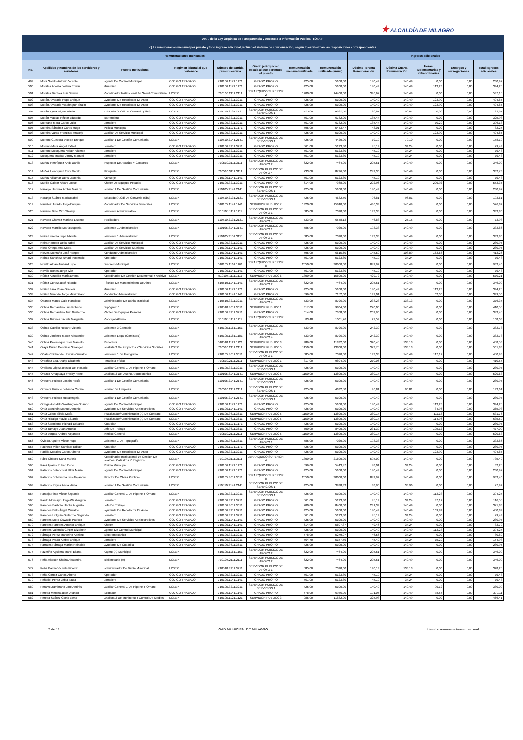★ ALCALDÍA DE MILAGRO
| Art. 7 de la Ley Orgánica de Transparencia y Acceso a la Información Pública - LOTAIP | | | | | | | | | | | | |
| --- | --- | --- | --- | --- | --- | --- | --- | --- | --- | --- | --- | --- |
| c) La remuneración mensual por puesto y todo ingreso adicional, incluso el sistema de compensación, según lo establezcan las disposiciones correspondientes | | | | | | | | | | | | |
| Remuneraciones mensuales | | | | | | | | Ingresos adicionales | | | | |
| No. | Apellidos y nombres de los servidores y servidoras | Puesto Institucional | Regimen laboral al que pertenece | Número de partida presupuestaria | Grado jerárquico o escala al que pertenece el puesto | Remuneración mensual unificada | Remuneración unificada (anual) | Décimo Tercera Remuneración | Décima Cuarta Remuneración | Horas suplementarias y extraordinarias | Encargos y subrogaciones | Total ingresos adicionales |
| 499 | Mora Sotelo Antonio Vicente | Agente De Control Municipal | CODIGO TRABAJO | 710106.1171.1171 | GRADO PROPIO | 425,00 | 5100,00 | 140,49 | 140,49 | 0,00 | 0,00 | 280,97 |
| 500 | Morales Acosta Joshua Edwar | Guardian | CODIGO TRABAJO | 710106.1171.1171 | GRADO PROPIO | 425,00 | 5100,00 | 140,49 | 140,49 | 113,28 | 0,00 | 394,25 |
| 501 | Morales Barzola Luis Steven | Coordinador Institucional De Salud Comunitaria | LOSEP | 710106.2111.2111 | JERARQUICO SUPERIOR 2 | 1200,00 | 14400,00 | 396,67 | 140,49 | 0,00 | 0,00 | 537,15 |
| 502 | Morán Alvarado Hugo Enrique | Ayudante De Recolector De Aseo | CODIGO TRABAJO | 710106.3211.3211 | GRADO PROPIO | 425,00 | 5100,00 | 140,49 | 140,49 | 123,90 | 0,00 | 404,87 |
| 503 | Morán Alvarado Washington Stalin | Ayudante De Recolector De Aseo | CODIGO TRABAJO | 710106.3211.3211 | GRADO PROPIO | 425,00 | 5100,00 | 140,49 | 140,49 | 123,90 | 0,00 | 404,87 |
| 504 | Morán Ayala Digna Mirella | Educador/A Cdi De Convenio (Sbu) | LOSEP | 710510.2131.2131 | SERVIDOR PUBLICO DE SERVICIOS 1 | 425,00 | 4632,50 | 96,81 | 96,81 | 0,00 | 0,00 | 193,61 |
| 505 | Morán Macías Héctor Eduardo | Barrendero | CODIGO TRABAJO | 710106.3211.3211 | GRADO PROPIO | 561,00 | 6732,00 | 185,44 | 140,49 | 0,00 | 0,00 | 325,93 |
| 506 | Moreano Mora Carlos Julio | Jornalero | CODIGO TRABAJO | 710106.3211.3211 | GRADO PROPIO | 561,00 | 6732,00 | 185,44 | 140,49 | 70,20 | 0,00 | 396,13 |
| 507 | Moreira Sánchez Carlos Hugo | Policía Municipal | CODIGO TRABAJO | 710106.1171.1171 | GRADO PROPIO | 596,00 | 5443,47 | 48,01 | 34,24 | 0,00 | 0,00 | 82,25 |
| 508 | Moreira Varas Francisca Aracely | Auxiliar De Servicio Municipal | CODIGO TRABAJO | 710106.3211.3211 | GRADO PROPIO | 425,00 | 5100,00 | 140,49 | 140,49 | 123,90 | 0,00 | 404,87 |
| 509 | Moreno Guevara Vicente Enrique | Auxiliar 1 De Gestión Comunitaria | LOSEP | 710510.2141.2141 | SERVIDOR PUBLICO DE SERVICIOS 1 | 425,00 | 4420,00 | 79,10 | 79,10 | 0,00 | 0,00 | 158,19 |
| 510 | Moreno Mera Ángel Rafael | Jornalero | CODIGO TRABAJO | 710106.3211.3211 | GRADO PROPIO | 561,00 | 5123,80 | 45,19 | 34,24 | 0,00 | 0,00 | 79,43 |
| 511 | Moreno Mosquera Nelson Vicente | Jornalero | CODIGO TRABAJO | 710106.3211.3211 | GRADO PROPIO | 561,00 | 5123,80 | 45,19 | 34,24 | 0,00 | 0,00 | 79,43 |
| 512 | Mosquera Macías Jimmy Manuel | Jornalero | CODIGO TRABAJO | 710106.3211.3211 | GRADO PROPIO | 561,00 | 5123,80 | 45,19 | 34,24 | 0,00 | 0,00 | 79,43 |
| 513 | Muñoz Henríquez Andy Danilo | Inspector De Avalúos Y Catastros | LOSEP | 710510.3111.3111 | SERVIDOR PUBLICO DE APOYO 2 | 622,00 | 7464,00 | 205,61 | 140,49 | 0,00 | 0,00 | 346,09 |
| 514 | Muñoz Henríquez Erick Danilo | Dibujante | LOSEP | 710510.3111.3111 | SERVIDOR PUBLICO DE APOYO 4 | 733,00 | 8796,00 | 242,30 | 140,49 | 0,00 | 0,00 | 382,78 |
| 515 | Muñoz Villamar Doris Lastenia | Conserje | CODIGO TRABAJO | 710106.1141.1141 | GRADO PROPIO | 561,00 | 5123,80 | 45,19 | 34,24 | 0,00 | 0,00 | 79,43 |
| 516 | Murillo Gaibor Álvaro Josué | Chofer De Equipos Pesados | CODIGO TRABAJO | 710106.3211.3211 | GRADO PROPIO | 614,00 | 7368,00 | 202,96 | 140,49 | 209,92 | 0,00 | 553,37 |
| 517 | Naranjo Herrera Ámbar Mariuxi | Auxiliar 1 De Gestión Comunitaria | LOSEP | 710105.2141.2141 | SERVIDOR PUBLICO DE SERVICIOS 1 | 425,00 | 5100,00 | 140,49 | 140,49 | 0,00 | 0,00 | 280,97 |
| 518 | Naranjo Suárez María Isabel | Educador/A Cdi De Convenio (Sbu) | LOSEP | 710510.2131.2131 | SERVIDOR PUBLICO DE SERVICIOS 1 | 425,00 | 4632,50 | 96,81 | 96,81 | 0,00 | 0,00 | 193,61 |
| 519 | Narváez Jurado Jorge Enrique | Coordinador De Servicios Generales | LOSEP | 510105.1141.1141 | SERVIDOR PUBLICO 7 | 1320,00 | 15840,00 | 436,33 | 140,49 | 0,00 | 0,00 | 576,82 |
| 520 | Navarro Brito Ciro Stanley | Asistente Administrativo | LOSEP | 510105.1111.1111 | SERVIDOR PUBLICO DE APOYO 1 | 585,00 | 7020,00 | 193,38 | 140,49 | 0,00 | 0,00 | 333,86 |
| 521 | Navarro Chavez Mariana Lissette | Facilitadora | LOSEP | 710510.2131.2131 | SERVIDOR PUBLICO DE APOYO 4 | 733,00 | 6548,13 | 46,83 | 27,15 | 0,00 | 0,00 | 73,98 |
| 522 | Navarro Martillo María Eugenia | Asistente 1 Administrativo | LOSEP | 710105.3141.3141 | SERVIDOR PUBLICO DE APOYO 1 | 585,00 | 7020,00 | 193,38 | 140,49 | 0,00 | 0,00 | 333,86 |
| 523 | Neira Heredia Lupe Mariela | Asistente 1 Administrativo | LOSEP | 710105.3151.3151 | SERVIDOR PUBLICO DE APOYO 1 | 585,00 | 7020,00 | 193,38 | 140,49 | 0,00 | 0,00 | 333,86 |
| 524 | Neira Romero Delia Isabel | Auxiliar De Servicio Municipal | CODIGO TRABAJO | 710106.3211.3211 | GRADO PROPIO | 425,00 | 5100,00 | 140,49 | 140,49 | 0,00 | 0,00 | 280,97 |
| 525 | Nieto Ortega Ana María | Auxiliar De Servicios Municipal | CODIGO TRABAJO | 710106.1141.1141 | GRADO PROPIO | 425,00 | 5100,00 | 140,49 | 140,49 | 0,00 | 0,00 | 280,97 |
| 526 | Nieves Montaño José Ranger | Conductor Administrativo | CODIGO TRABAJO | 710106.1141.1141 | GRADO PROPIO | 596,00 | 6615,60 | 145,69 | 103,89 | 163,68 | 0,00 | 413,26 |
| 527 | Noboa Sánchez Ismael Inosencio | Operador | CODIGO TRABAJO | 710106.1141.1141 | GRADO PROPIO | 561,00 | 5123,80 | 45,19 | 34,24 | 0,00 | 0,00 | 79,43 |
| 528 | Novillo Alban Ambard Lupe | Tesorero Municipal | LOSEP | 510105.1161.1161 | JERARQUICO SUPERIOR 8 | 2550,00 | 30600,00 | 842,92 | 140,49 | 0,00 | 0,00 | 983,40 |
| 529 | Novillo Bones Jorge Iván | Operador | CODIGO TRABAJO | 710106.1141.1141 | GRADO PROPIO | 561,00 | 5123,80 | 45,19 | 34,24 | 0,00 | 0,00 | 79,43 |
| 530 | Núñez Astudillo María Emma | Coordinador De Gestión Documental Y Archivo | LOSEP | 510105.1111.1111 | SERVIDOR PUBLICO 6 | 1300,00 | 15600,00 | 429,72 | 140,49 | 0,00 | 0,00 | 570,21 |
| 531 | Núñez Cortez José Ricardo | Técnico De Mantenimiento De Aires | LOSEP | 510510.1141.1141 | SERVIDOR PUBLICO DE APOYO 2 | 622,00 | 7464,00 | 205,61 | 140,49 | 0,00 | 0,00 | 346,09 |
| 532 | Núñez Lara Rosa Graciela | Guardian | CODIGO TRABAJO | 710106.1171.1171 | GRADO PROPIO | 425,00 | 5100,00 | 140,49 | 140,49 | 113,28 | 0,00 | 394,25 |
| 533 | Núñez Miranda Jorge Maximiliano | Conductor Administrativo | CODIGO TRABAJO | 710106.1141.1141 | GRADO PROPIO | 596,00 | 7152,00 | 197,01 | 140,49 | 62,00 | 0,00 | 399,50 |
| 534 | Obando Matos Galo Francisco | Administrador De Bahía Municipal | LOSEP | 710510.3211.3211 | SERVIDOR PUBLICO DE APOYO 4 | 733,00 | 8796,00 | 238,23 | 138,13 | 0,00 | 0,00 | 376,35 |
| 535 | Ochoa Bernardino Luis Roberto | Topógrafo 1 | LOSEP | 710510.3611.3611 | SERVIDOR PUBLICO 1 | 817,00 | 9804,00 | 270,06 | 140,49 | 0,00 | 0,00 | 410,55 |
| 536 | Ochoa Bernardino Julio Guillermo | Chofer De Equipos Pesados | CODIGO TRABAJO | 710106.3211.3211 | GRADO PROPIO | 614,00 | 7368,00 | 202,96 | 140,49 | 0,00 | 0,00 | 343,45 |
| 537 | Ochoa Briones Jacinta Margarita | Concejal Alterno | LOSEP | 510105.1111.1111 | JERARQUICO SUPERIOR 7 | 83,48 | 1001,76 | 27,59 | 140,49 | 0,00 | 0,00 | 168,08 |
| 538 | Ochoa Castillo Rosario Victoria | Asistente 3 Contable | LOSEP | 510105.1161.1161 | SERVIDOR PUBLICO DE APOYO 4 | 733,00 | 8796,00 | 242,30 | 140,49 | 0,00 | 0,00 | 382,78 |
| 539 | Ochoa Jiménez Maciel Alexander | Asistente Legal (Comisaría) | LOSEP | 510105.1181.1181 | SERVIDOR PUBLICO DE APOYO 4 | 733,00 | 8796,00 | 242,30 | 140,49 | 0,00 | 0,00 | 382,78 |
| 540 | Ochoa Palomeque Juan Marcelo | Periodista | LOSEP | 510510.1121.1121 | SERVIDOR PUBLICO 3 | 986,00 | 11832,00 | 320,45 | 138,13 | 0,00 | 0,00 | 458,58 |
| 541 | Olaya Duran Dennisse Solangel | Analista 3 De Proyectos Y Servicios Sociales | LOSEP | 710510.2111.2111 | SERVIDOR PUBLICO 5 | 1150,00 | 13800,00 | 373,75 | 138,13 | 0,00 | 0,00 | 511,88 |
| 542 | Oñate Chichande Honorio Oswaldo | Asistente 1 De Fotografía | LOSEP | 710105.3611.3611 | SERVIDOR PUBLICO DE APOYO 1 | 585,00 | 7020,00 | 193,38 | 140,49 | 117,12 | 0,00 | 450,98 |
| 543 | Ordoñez Zea Anahy Elizabeth | Terapista Físico | LOSEP | 710510.2111.2111 | SERVIDOR PUBLICO 1 | 817,00 | 9804,00 | 270,06 | 140,49 | 0,00 | 0,00 | 410,55 |
| 544 | Orellana López Jessica Del Rosario | Auxiliar General 1 De Higiene Y Ornato | LOSEP | 710105.3211.3211 | SERVIDOR PUBLICO DE SERVICIOS 1 | 425,00 | 5100,00 | 140,49 | 140,49 | 0,00 | 0,00 | 280,97 |
| 545 | Orozco Amaguaya Freddy Rene | Analista 3 De Diseño Arquitectónico | LOSEP | 710105.3141.3141 | SERVIDOR PUBLICO 5 | 1150,00 | 13800,00 | 380,14 | 140,49 | 0,00 | 0,00 | 520,63 |
| 546 | Orquera Pulecio Joselin Rocío | Auxiliar 1 De Gestión Comunitaria | LOSEP | 710105.2141.2141 | SERVIDOR PUBLICO DE SERVICIOS 1 | 425,00 | 5100,00 | 140,49 | 140,49 | 0,00 | 0,00 | 280,97 |
| 547 | Orquera Pulecio Johanna Cecilia | Auxiliar De Limpieza | LOSEP | 710510.2111.2111 | SERVIDOR PUBLICO DE SERVICIOS 1 | 425,00 | 4632,50 | 96,81 | 96,81 | 0,00 | 0,00 | 193,61 |
| 548 | Orquera Pulecio Rosa Angela | Auxiliar 1 De Gestión Comunitaria | LOSEP | 710105.2141.2141 | SERVIDOR PUBLICO DE SERVICIOS 1 | 425,00 | 5100,00 | 140,49 | 140,49 | 0,00 | 0,00 | 280,97 |
| 549 | Ortega Astudillo Washington Orlando | Agente De Control Municipal | CODIGO TRABAJO | 710106.1171.1171 | GRADO PROPIO | 425,00 | 5100,00 | 140,49 | 140,49 | 113,28 | 0,00 | 394,25 |
| 550 | Ortíz Banchón Manuel Antonio | Ayudante De Servicios Administrativos | CODIGO TRABAJO | 710106.1141.1141 | GRADO PROPIO | 425,00 | 5100,00 | 140,49 | 140,49 | 84,96 | 0,00 | 365,93 |
| 551 | Ortíz Cobos Silvia María | Fiscalizador/Administrador (A) De Contrato | LOSEP | 710105.3611.3611 | SERVIDOR PUBLICO 5 | 1150,00 | 13800,00 | 380,14 | 140,49 | 111,13 | 0,00 | 631,76 |
| 552 | Ortíz Hidalgo Flavio Eduardo | Fiscalizador/Administrador (A) De Contrato | LOSEP | 710105.3611.3611 | SERVIDOR PUBLICO 5 | 1150,00 | 13800,00 | 380,14 | 140,49 | 114,96 | 0,00 | 635,59 |
| 553 | Ortíz Sarmiento Richard Eduardo | Guardian | CODIGO TRABAJO | 710106.1171.1171 | GRADO PROPIO | 425,00 | 5100,00 | 140,49 | 140,49 | 0,00 | 0,00 | 280,97 |
| 554 | Ortíz Tamayo Juan Antonio | Jefe De Trabajo | CODIGO TRABAJO | 710106.3611.3611 | GRADO PROPIO | 700,00 | 8400,00 | 231,39 | 140,49 | 105,12 | 0,00 | 477,00 |
| 555 | Ortíz Vargas Andrés Alejandro | Medico General | LOSEP | 710510.2111.2111 | SERVIDOR PUBLICO 5 | 1150,00 | 13800,00 | 380,14 | 140,49 | 0,00 | 0,00 | 520,63 |
| 556 | Oviedo Aguirre Víctor Hugo | Asistente 1 De Topografía | LOSEP | 710105.3611.3611 | SERVIDOR PUBLICO DE APOYO 1 | 585,00 | 7020,00 | 193,38 | 140,49 | 0,00 | 0,00 | 333,86 |
| 557 | Pacheco Villón Santiago Edison | Guardian | CODIGO TRABAJO | 710106.1171.1171 | GRADO PROPIO | 425,00 | 5100,00 | 140,49 | 140,49 | 0,00 | 0,00 | 280,97 |
| 558 | Padilla Morales Carlos Alberto | Ayudante De Recolector De Aseo | CODIGO TRABAJO | 710106.3211.3211 | GRADO PROPIO | 425,00 | 5100,00 | 140,49 | 140,49 | 123,90 | 0,00 | 404,87 |
| 559 | Páez Chávez Karla Mariela | Coordinador Institucional De Gestión De Avalúos, Catastros Y Registros | LOSEP | 710105.3111.3111 | JERARQUICO SUPERIOR 4 | 1800,00 | 21600,00 | 595,00 | 140,49 | 0,00 | 0,00 | 735,49 |
| 560 | Páez Ipiales Rubén Darío | Policía Municipal | CODIGO TRABAJO | 710106.1171.1171 | GRADO PROPIO | 596,00 | 5443,47 | 48,01 | 34,24 | 0,00 | 0,00 | 82,25 |
| 561 | Palacios Betancourt Hilda María | Agente De Control Municipal | CODIGO TRABAJO | 710106.1171.1171 | GRADO PROPIO | 425,00 | 5100,00 | 140,49 | 140,49 | 0,00 | 0,00 | 280,97 |
| 562 | Palacios Echeverria Luis Alejandro | Director De Obras Publicas | LOSEP | 710105.3611.3611 | JERARQUICO SUPERIOR 8 | 2550,00 | 30600,00 | 842,92 | 140,49 | 0,00 | 0,00 | 983,40 |
| 563 | Palacios Reyes Alicia María | Auxiliar 1 De Gestión Comunitaria | LOSEP | 710510.2141.2141 | SERVIDOR PUBLICO DE SERVICIOS 1 | 425,00 | 3938,33 | 38,96 | 38,96 | 0,00 | 0,00 | 77,92 |
| 564 | Pantoja Pinto Víctor Segundo | Auxiliar General 1 De Higiene Y Ornato | LOSEP | 710105.3211.3211 | SERVIDOR PUBLICO DE SERVICIOS 1 | 425,00 | 5100,00 | 140,49 | 140,49 | 113,28 | 0,00 | 394,25 |
| 565 | Pardo Moncayo Jorge Washington | Jornalero | CODIGO TRABAJO | 710106.3211.3211 | GRADO PROPIO | 561,00 | 5123,80 | 45,19 | 34,24 | 37,12 | 0,00 | 116,55 |
| 566 | Paredes Barbotó Héctor Augusto | Jefe De Trabajo | CODIGO TRABAJO | 710106.3611.3611 | GRADO PROPIO | 700,00 | 8400,00 | 231,39 | 140,49 | 0,00 | 0,00 | 371,88 |
| 567 | Paredes Brito Ángel Oswaldo | Ayudante De Recolector De Aseo | CODIGO TRABAJO | 710106.3211.3211 | GRADO PROPIO | 425,00 | 5100,00 | 140,49 | 140,49 | 169,92 | 0,00 | 450,89 |
| 568 | Paredes Holguín Guillermo Segundo | Jornalero | CODIGO TRABAJO | 710106.3211.3211 | GRADO PROPIO | 561,00 | 5123,80 | 45,19 | 34,24 | 0,00 | 0,00 | 79,43 |
| 569 | Paredes Mora Oswaldo Patricio | Ayudante De Servicios Administrativos | CODIGO TRABAJO | 710106.1141.1141 | GRADO PROPIO | 425,00 | 5100,00 | 140,49 | 140,49 | 0,00 | 0,00 | 280,97 |
| 570 | Paredes Paredes Antonio Enrique | Chofer | CODIGO TRABAJO | 710106.1141.1141 | GRADO PROPIO | 614,00 | 5607,87 | 49,46 | 34,24 | 0,00 | 0,00 | 83,70 |
| 571 | Paredes Valencia Ginger Elizabeth | Agente De Control Municipal | CODIGO TRABAJO | 710106.1171.1171 | GRADO PROPIO | 425,00 | 5100,00 | 140,49 | 140,49 | 113,28 | 0,00 | 394,25 |
| 572 | Párraga Pérez Marcelino Abelino | Electromecánico | CODIGO TRABAJO | 710106.3211.3211 | GRADO PROPIO | 578,00 | 5279,07 | 46,56 | 34,24 | 0,00 | 0,00 | 80,80 |
| 573 | Párraga Prado Kleber Enrique | Jornalero | CODIGO TRABAJO | 710106.3211.3211 | GRADO PROPIO | 564,70 | 5157,59 | 45,49 | 34,24 | 75,20 | 0,00 | 154,93 |
| 574 | Parrales Párraga Marlon Reinaldo | Ayudante De Cuadrilla | CODIGO TRABAJO | 710106.3611.3611 | GRADO PROPIO | 425,00 | 5100,00 | 140,49 | 140,49 | 0,00 | 0,00 | 280,97 |
| 575 | Pazmiño Aguilera Mariel Eliana | Cajero (A) Municipal | LOSEP | 510105.1161.1161 | SERVIDOR PUBLICO DE APOYO 2 | 622,00 | 7464,00 | 205,61 | 140,49 | 0,00 | 0,00 | 346,09 |
| 576 | Peña Alarcón Shaira Alexandra | Bibliotecario (A) | LOSEP | 710105.2111.2111 | SERVIDOR PUBLICO DE APOYO 2 | 622,00 | 7464,00 | 205,61 | 140,49 | 0,00 | 0,00 | 346,09 |
| 577 | Peña Barcia Vicente Ricardo | Administrador De Bahía Municipal | LOSEP | 710510.3211.3211 | SERVIDOR PUBLICO DE APOYO 1 | 585,00 | 7020,00 | 190,13 | 138,13 | 0,00 | 0,00 | 328,25 |
| 578 | Peña Cortez Carlos Alberto | Operador | CODIGO TRABAJO | 710106.3211.3211 | GRADO PROPIO | 561,00 | 5123,80 | 45,19 | 34,24 | 0,00 | 0,00 | 79,43 |
| 579 | Peñafiel Pérez Lebia Paula | Jornalero | CODIGO TRABAJO | 710106.1141.1141 | GRADO PROPIO | 561,00 | 5123,80 | 45,19 | 34,24 | 0,00 | 0,00 | 79,43 |
| 580 | Peralvo Zambrano José Andrés | Auxiliar General 1 De Higiene Y Ornato | LOSEP | 710105.3211.3211 | SERVIDOR PUBLICO DE SERVICIOS 1 | 425,00 | 5100,00 | 140,49 | 140,49 | 99,12 | 0,00 | 380,09 |
| 581 | Pereira Medina José Orlando | Soldador | CODIGO TRABAJO | 710106.1141.1141 | GRADO PROPIO | 578,00 | 6936,00 | 191,06 | 140,49 | 38,56 | 0,00 | 370,11 |
| 582 | Pereira Suárez Gloria Elena | Analista 2 De Monitoreo Y Control De Medios | LOSEP | 510105.1121.1121 | SERVIDOR PUBLICO 3 | 986,00 | 11832,00 | 325,93 | 140,49 | 0,00 | 0,00 | 466,41 |
7 de 11 GAD MUNICIPAL DE MILAGRO Literal c remuneraciones mensual